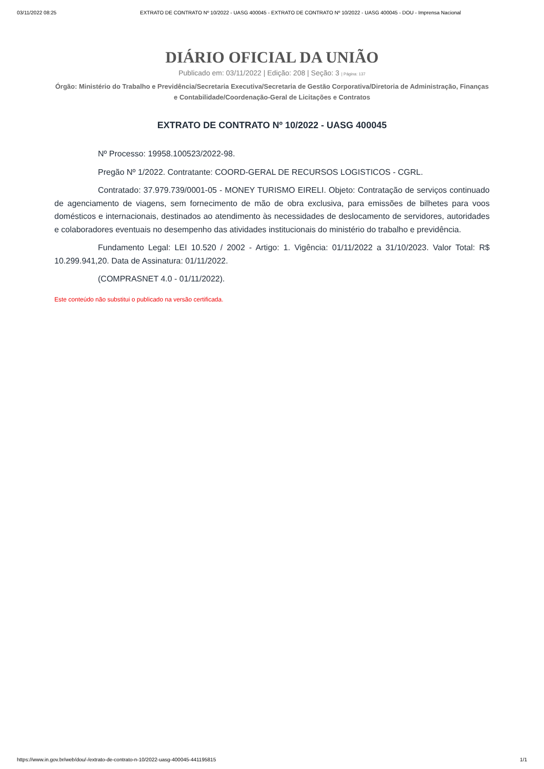03/11/2022 08:25 EXTRATO DE CONTRATO Nº 10/2022 - UASG 400045 - EXTRATO DE CONTRATO Nº 10/2022 - UASG 400045 - DOU - Imprensa Nacional
DIÁRIO OFICIAL DA UNIÃO
Publicado em: 03/11/2022 | Edição: 208 | Seção: 3 | Página: 137
Órgão: Ministério do Trabalho e Previdência/Secretaria Executiva/Secretaria de Gestão Corporativa/Diretoria de Administração, Finanças e Contabilidade/Coordenação-Geral de Licitações e Contratos
EXTRATO DE CONTRATO Nº 10/2022 - UASG 400045
Nº Processo: 19958.100523/2022-98.
Pregão Nº 1/2022. Contratante: COORD-GERAL DE RECURSOS LOGISTICOS - CGRL.
Contratado: 37.979.739/0001-05 - MONEY TURISMO EIRELI. Objeto: Contratação de serviços continuado de agenciamento de viagens, sem fornecimento de mão de obra exclusiva, para emissões de bilhetes para voos domésticos e internacionais, destinados ao atendimento às necessidades de deslocamento de servidores, autoridades e colaboradores eventuais no desempenho das atividades institucionais do ministério do trabalho e previdência.
Fundamento Legal: LEI 10.520 / 2002 - Artigo: 1. Vigência: 01/11/2022 a 31/10/2023. Valor Total: R$ 10.299.941,20. Data de Assinatura: 01/11/2022.
(COMPRASNET 4.0 - 01/11/2022).
Este conteúdo não substitui o publicado na versão certificada.
https://www.in.gov.br/web/dou/-/extrato-de-contrato-n-10/2022-uasg-400045-441195815 1/1